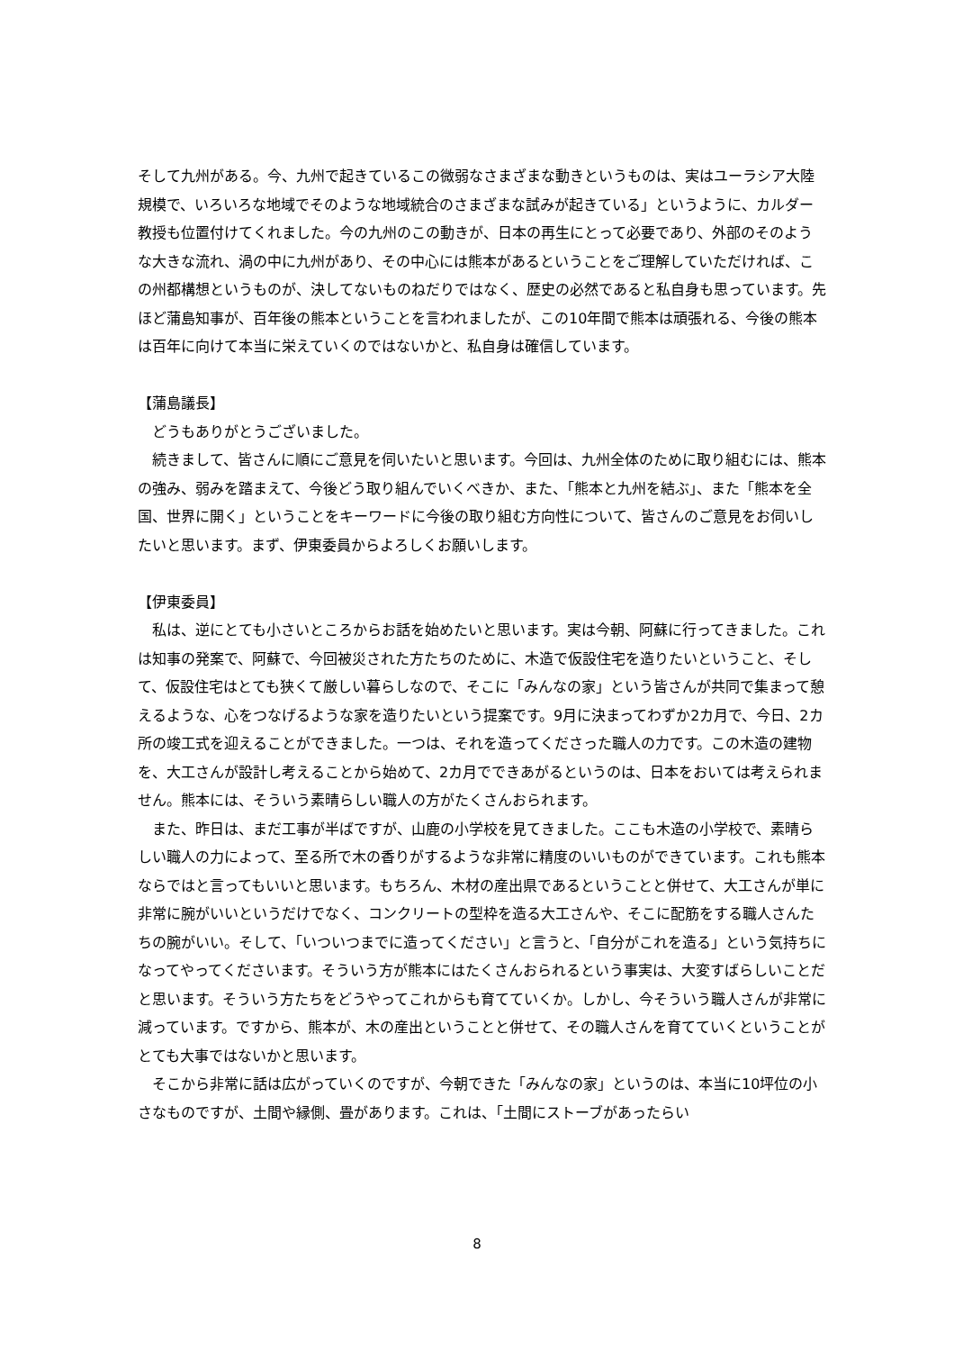そして九州がある。今、九州で起きているこの微弱なさまざまな動きというものは、実はユーラシア大陸規模で、いろいろな地域でそのような地域統合のさまざまな試みが起きている」というように、カルダー教授も位置付けてくれました。今の九州のこの動きが、日本の再生にとって必要であり、外部のそのような大きな流れ、渦の中に九州があり、その中心には熊本があるということをご理解していただければ、この州都構想というものが、決してないものねだりではなく、歴史の必然であると私自身も思っています。先ほど蒲島知事が、百年後の熊本ということを言われましたが、この10年間で熊本は頑張れる、今後の熊本は百年に向けて本当に栄えていくのではないかと、私自身は確信しています。
【蒲島議長】
　どうもありがとうございました。
　続きまして、皆さんに順にご意見を伺いたいと思います。今回は、九州全体のために取り組むには、熊本の強み、弱みを踏まえて、今後どう取り組んでいくべきか、また、「熊本と九州を結ぶ」、また「熊本を全国、世界に開く」ということをキーワードに今後の取り組む方向性について、皆さんのご意見をお伺いしたいと思います。まず、伊東委員からよろしくお願いします。
【伊東委員】
　私は、逆にとても小さいところからお話を始めたいと思います。実は今朝、阿蘇に行ってきました。これは知事の発案で、阿蘇で、今回被災された方たちのために、木造で仮設住宅を造りたいということ、そして、仮設住宅はとても狭くて厳しい暮らしなので、そこに「みんなの家」という皆さんが共同で集まって憩えるような、心をつなげるような家を造りたいという提案です。9月に決まってわずか2カ月で、今日、2カ所の竣工式を迎えることができました。一つは、それを造ってくださった職人の力です。この木造の建物を、大工さんが設計し考えることから始めて、2カ月でできあがるというのは、日本をおいては考えられません。熊本には、そういう素晴らしい職人の方がたくさんおられます。
　また、昨日は、まだ工事が半ばですが、山鹿の小学校を見てきました。ここも木造の小学校で、素晴らしい職人の力によって、至る所で木の香りがするような非常に精度のいいものができています。これも熊本ならではと言ってもいいと思います。もちろん、木材の産出県であるということと併せて、大工さんが単に非常に腕がいいというだけでなく、コンクリートの型枠を造る大工さんや、そこに配筋をする職人さんたちの腕がいい。そして、「いついつまでに造ってください」と言うと、「自分がこれを造る」という気持ちになってやってくださいます。そういう方が熊本にはたくさんおられるという事実は、大変すばらしいことだと思います。そういう方たちをどうやってこれからも育てていくか。しかし、今そういう職人さんが非常に減っています。ですから、熊本が、木の産出ということと併せて、その職人さんを育てていくということがとても大事ではないかと思います。
　そこから非常に話は広がっていくのですが、今朝できた「みんなの家」というのは、本当に10坪位の小さなものですが、土間や縁側、畳があります。これは、「土間にストーブがあったらい
8